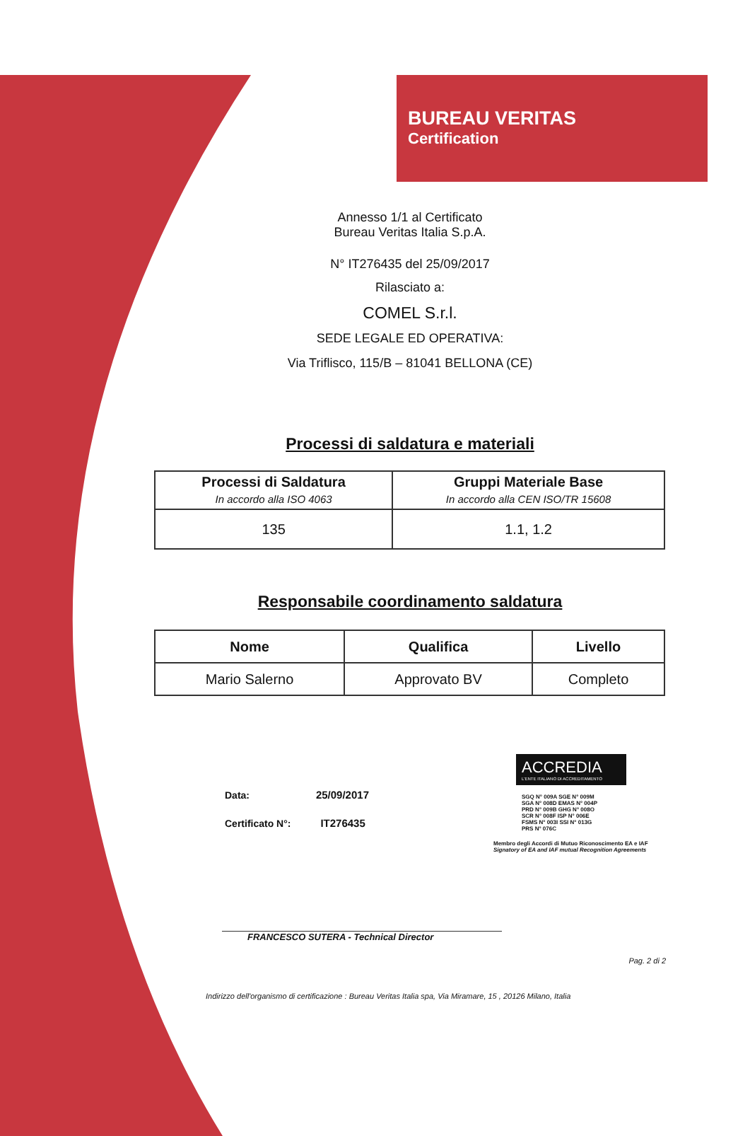BUREAU VERITAS
Certification
Annesso 1/1 al Certificato
Bureau Veritas Italia S.p.A.
N° IT276435 del 25/09/2017
Rilasciato a:
COMEL S.r.l.
SEDE LEGALE ED OPERATIVA:
Via Triflisco, 115/B – 81041 BELLONA (CE)
Processi di saldatura e materiali
| Processi di Saldatura In accordo alla ISO 4063 | Gruppi Materiale Base In accordo alla CEN ISO/TR 15608 |
| --- | --- |
| 135 | 1.1, 1.2 |
Responsabile coordinamento saldatura
| Nome | Qualifica | Livello |
| --- | --- | --- |
| Mario Salerno | Approvato BV | Completo |
Data: 25/09/2017
Certificato N°: IT276435
ACCREDIA
L'ENTE ITALIANO DI ACCREDITAMENTO
SGQ N° 009A SGE N° 009M
SGA N° 008D EMAS N° 004P
PRD N° 009B GHG N° 008O
SCR N° 008F ISP N° 006E
FSMS N° 003I SSI N° 013G
PRS N° 076C
Membro degli Accordi di Mutuo Riconoscimento EA e IAF
Signatory of EA and IAF mutual Recognition Agreements
FRANCESCO SUTERA - Technical Director
Pag. 2 di 2
Indirizzo dell'organismo di certificazione : Bureau Veritas Italia spa, Via Miramare, 15 , 20126 Milano, Italia